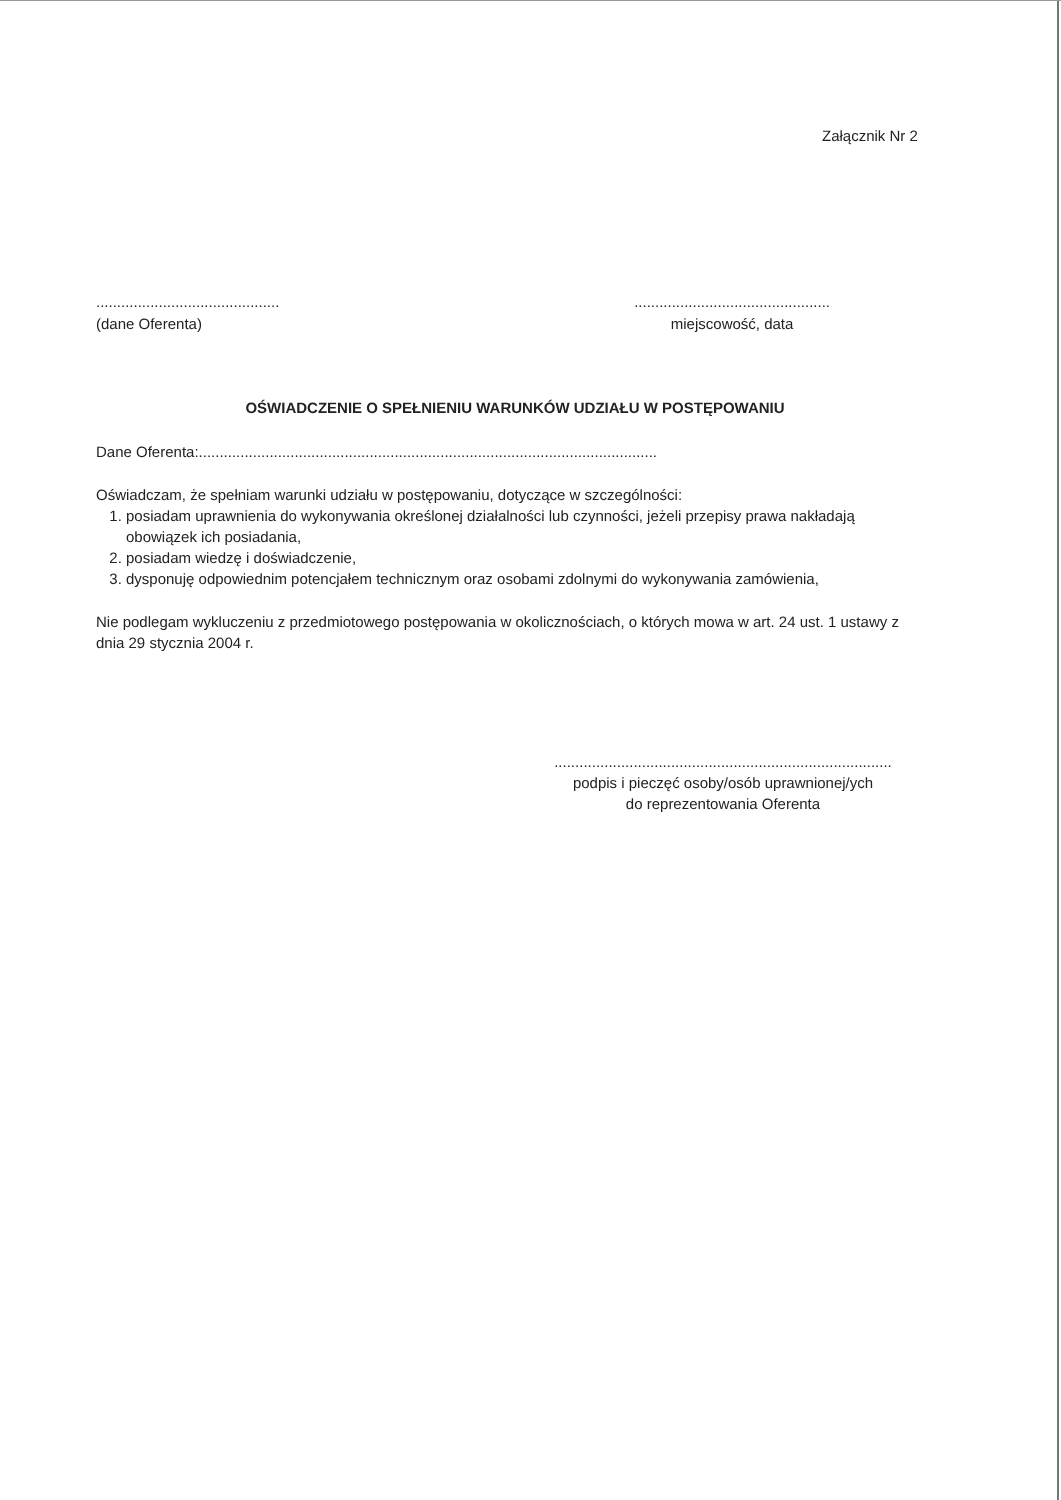Załącznik Nr 2
............................................
(dane Oferenta)
...............................................
miejscowość, data
OŚWIADCZENIE O SPEŁNIENIU WARUNKÓW UDZIAŁU W POSTĘPOWANIU
Dane Oferenta:..............................................................................................................
Oświadczam, że spełniam warunki udziału w postępowaniu, dotyczące w szczególności:
1. posiadam uprawnienia do wykonywania określonej działalności lub czynności, jeżeli przepisy prawa nakładają obowiązek ich posiadania,
2. posiadam wiedzę i doświadczenie,
3. dysponuję odpowiednim potencjałem technicznym oraz osobami zdolnymi do wykonywania zamówienia,
Nie podlegam wykluczeniu z przedmiotowego postępowania w okolicznościach, o których mowa w art. 24 ust. 1 ustawy z dnia 29 stycznia 2004 r.
.................................................................................
podpis i pieczęć osoby/osób uprawnionej/ych
do reprezentowania Oferenta